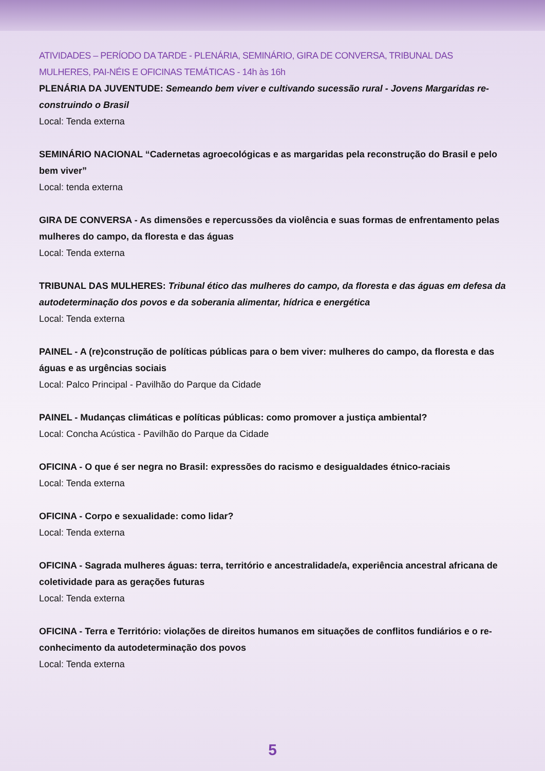ATIVIDADES – PERÍODO DA TARDE - PLENÁRIA, SEMINÁRIO, GIRA DE CONVERSA, TRIBUNAL DAS MULHERES, PAI-NÉIS E OFICINAS TEMÁTICAS - 14h às 16h
PLENÁRIA DA JUVENTUDE: Semeando bem viver e cultivando sucessão rural - Jovens Margaridas re-construindo o Brasil
Local: Tenda externa
SEMINÁRIO NACIONAL “Cadernetas agroecológicas e as margaridas pela reconstrução do Brasil e pelo bem viver”
Local: tenda externa
GIRA DE CONVERSA - As dimensões e repercussões da violência e suas formas de enfrentamento pelas mulheres do campo, da floresta e das águas
Local: Tenda externa
TRIBUNAL DAS MULHERES: Tribunal ético das mulheres do campo, da floresta e das águas em defesa da autodeterminação dos povos e da soberania alimentar, hídrica e energética
Local: Tenda externa
PAINEL - A (re)construção de políticas públicas para o bem viver: mulheres do campo, da floresta e das águas e as urgências sociais
Local: Palco Principal - Pavilhão do Parque da Cidade
PAINEL - Mudanças climáticas e políticas públicas: como promover a justiça ambiental?
Local: Concha Acústica - Pavilhão do Parque da Cidade
OFICINA - O que é ser negra no Brasil: expressões do racismo e desigualdades étnico-raciais
Local: Tenda externa
OFICINA - Corpo e sexualidade: como lidar?
Local: Tenda externa
OFICINA - Sagrada mulheres águas: terra, território e ancestralidade/a, experiência ancestral africana de coletividade para as gerações futuras
Local: Tenda externa
OFICINA - Terra e Território: violações de direitos humanos em situações de conflitos fundiários e o re-conhecimento da autodeterminação dos povos
Local: Tenda externa
5